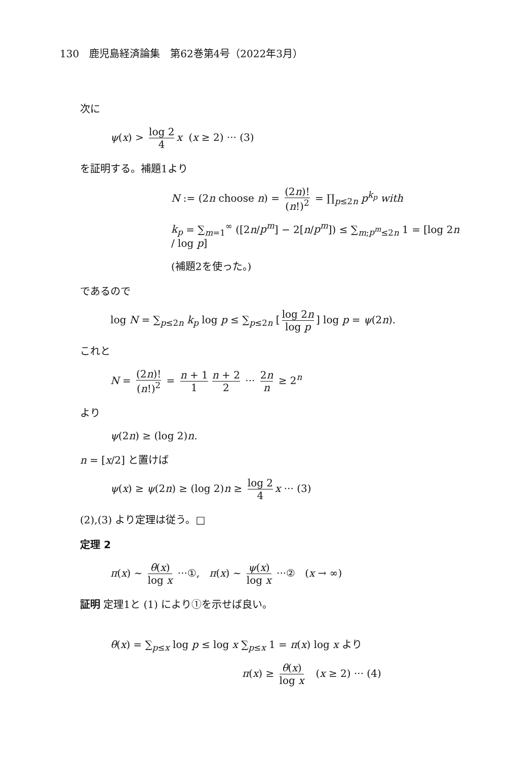130　鹿児島経済論集　第62巻第4号（2022年3月）
次に
ψ(x) > log 2 4 x (x ≥ 2) ··· (3)
を証明する。補題1より
N := (2n choose n) = (2n)! (n!)<sup>2</sup> = ∏<sub>p≤2n</sub> p<sup>k<sub>p</sub></sup> with
k<sub>p</sub> = ∑<sub>m=1</sub><sup>∞</sup> ([2n/p<sup>m</sup>] − 2[n/p<sup>m</sup>]) ≤ ∑<sub>m;p<sup>m</sup>≤2n</sub> 1 = [log 2n / log p]
(補題2を使った。)
であるので
log N = ∑<sub>p≤2n</sub> k<sub>p</sub> log p ≤ ∑<sub>p≤2n</sub> [log 2n log p] log p = ψ(2n).
これと
N = (2n)! (n!)<sup>2</sup> = n + 1 1 n + 2 2 ··· 2n n ≥ 2<sup>n</sup>
より
ψ(2n) ≥ (log 2)n.
n = [x/2] と置けば
ψ(x) ≥ ψ(2n) ≥ (log 2)n ≥ log 2 4 x ··· (3)
(2),(3) より定理は従う。□
定理 2
π(x) ∼ θ(x) log x ···①, π(x) ∼ ψ(x) log x ···② (x → ∞)
証明 定理1と (1) により①を示せば良い。
θ(x) = ∑<sub>p≤x</sub> log p ≤ log x ∑<sub>p≤x</sub> 1 = π(x) log x より
π(x) ≥ θ(x) log x (x ≥ 2) ··· (4)